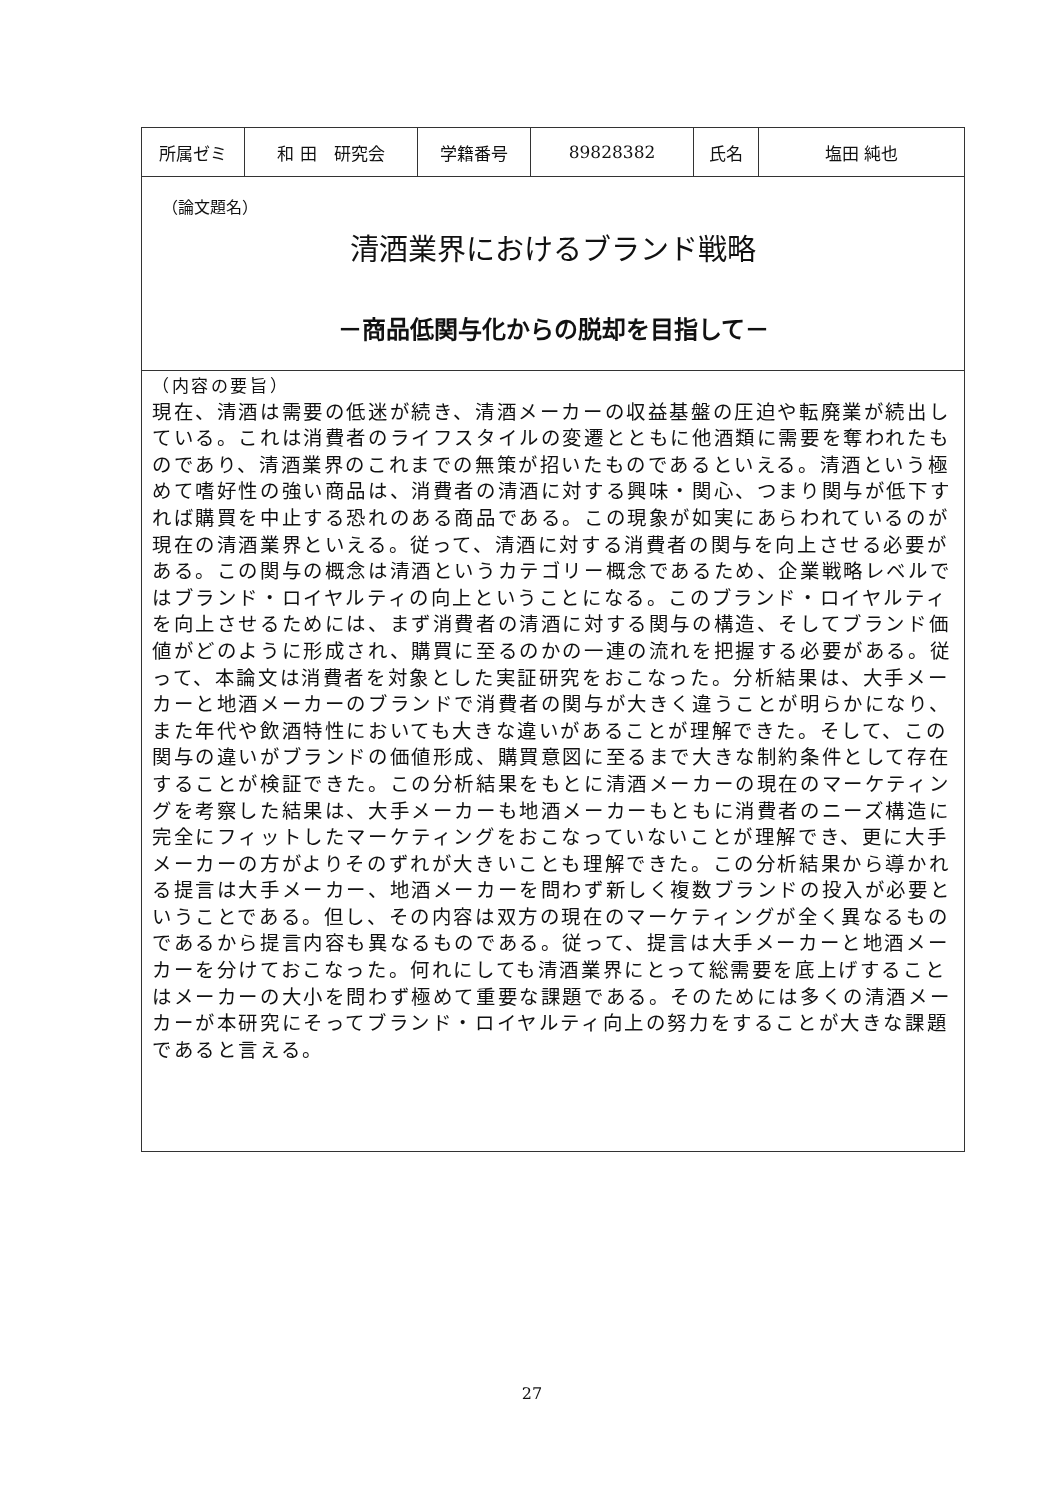| 所属ゼミ | 和 田 研究会 | 学籍番号 | 89828382 | 氏名 | 塩田 純也 |
（論文題名）
清酒業界におけるブランド戦略
－商品低関与化からの脱却を目指して－
（内容の要旨）
現在、清酒は需要の低迷が続き、清酒メーカーの収益基盤の圧迫や転廃業が続出している。これは消費者のライフスタイルの変遷とともに他酒類に需要を奪われたものであり、清酒業界のこれまでの無策が招いたものであるといえる。清酒という極めて嗜好性の強い商品は、消費者の清酒に対する興味・関心、つまり関与が低下すれば購買を中止する恐れのある商品である。この現象が如実にあらわれているのが現在の清酒業界といえる。従って、清酒に対する消費者の関与を向上させる必要がある。この関与の概念は清酒というカテゴリー概念であるため、企業戦略レベルではブランド・ロイヤルティの向上ということになる。このブランド・ロイヤルティを向上させるためには、まず消費者の清酒に対する関与の構造、そしてブランド価値がどのように形成され、購買に至るのかの一連の流れを把握する必要がある。従って、本論文は消費者を対象とした実証研究をおこなった。分析結果は、大手メーカーと地酒メーカーのブランドで消費者の関与が大きく違うことが明らかになり、また年代や飲酒特性においても大きな違いがあることが理解できた。そして、この関与の違いがブランドの価値形成、購買意図に至るまで大きな制約条件として存在することが検証できた。この分析結果をもとに清酒メーカーの現在のマーケティングを考察した結果は、大手メーカーも地酒メーカーもともに消費者のニーズ構造に完全にフィットしたマーケティングをおこなっていないことが理解でき、更に大手メーカーの方がよりそのずれが大きいことも理解できた。この分析結果から導かれる提言は大手メーカー、地酒メーカーを問わず新しく複数ブランドの投入が必要ということである。但し、その内容は双方の現在のマーケティングが全く異なるものであるから提言内容も異なるものである。従って、提言は大手メーカーと地酒メーカーを分けておこなった。何れにしても清酒業界にとって総需要を底上げすることはメーカーの大小を問わず極めて重要な課題である。そのためには多くの清酒メーカーが本研究にそってブランド・ロイヤルティ向上の努力をすることが大きな課題であると言える。
27